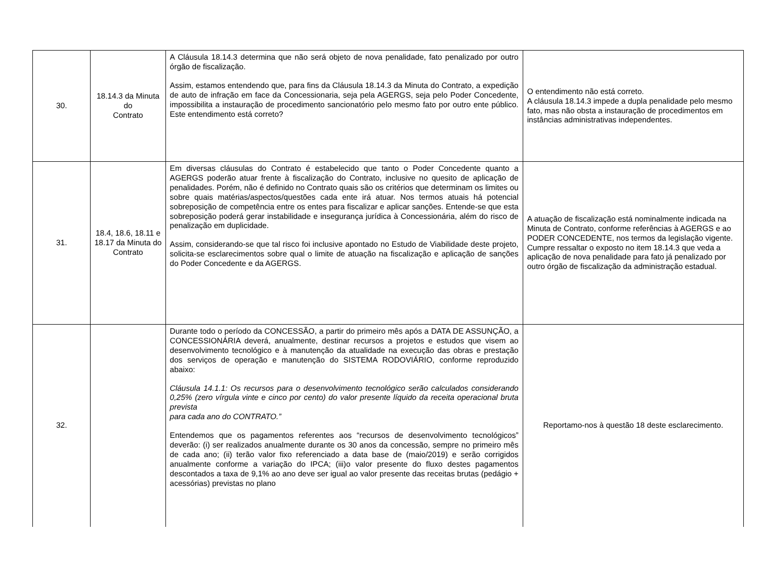| 30. | 18.14.3 da Minuta do Contrato | A Cláusula 18.14.3 determina que não será objeto de nova penalidade, fato penalizado por outro órgão de fiscalização. Assim, estamos entendendo que, para fins da Cláusula 18.14.3 da Minuta do Contrato, a expedição de auto de infração em face da Concessionaria, seja pela AGERGS, seja pelo Poder Concedente, impossibilita a instauração de procedimento sancionatório pelo mesmo fato por outro ente público. Este entendimento está correto? | O entendimento não está correto. A cláusula 18.14.3 impede a dupla penalidade pelo mesmo fato, mas não obsta a instauração de procedimentos em instâncias administrativas independentes. |
| 31. | 18.4, 18.6, 18.11 e 18.17 da Minuta do Contrato | Em diversas cláusulas do Contrato é estabelecido que tanto o Poder Concedente quanto a AGERGS poderão atuar frente à fiscalização do Contrato, inclusive no quesito de aplicação de penalidades. Porém, não é definido no Contrato quais são os critérios que determinam os limites ou sobre quais matérias/aspectos/questões cada ente irá atuar. Nos termos atuais há potencial sobreposição de competência entre os entes para fiscalizar e aplicar sanções. Entende-se que esta sobreposição poderá gerar instabilidade e insegurança jurídica à Concessionária, além do risco de penalização em duplicidade. Assim, considerando-se que tal risco foi inclusive apontado no Estudo de Viabilidade deste projeto, solicita-se esclarecimentos sobre qual o limite de atuação na fiscalização e aplicação de sanções do Poder Concedente e da AGERGS. | A atuação de fiscalização está nominalmente indicada na Minuta de Contrato, conforme referências à AGERGS e ao PODER CONCEDENTE, nos termos da legislação vigente. Cumpre ressaltar o exposto no item 18.14.3 que veda a aplicação de nova penalidade para fato já penalizado por outro órgão de fiscalização da administração estadual. |
| 32. | | Durante todo o período da CONCESSÃO, a partir do primeiro mês após a DATA DE ASSUNÇÃO, a CONCESSIONÁRIA deverá, anualmente, destinar recursos a projetos e estudos que visem ao desenvolvimento tecnológico e à manutenção da atualidade na execução das obras e prestação dos serviços de operação e manutenção do SISTEMA RODOVIÁRIO, conforme reproduzido abaixo: Cláusula 14.1.1: Os recursos para o desenvolvimento tecnológico serão calculados considerando 0,25% (zero vírgula vinte e cinco por cento) do valor presente líquido da receita operacional bruta prevista para cada ano do CONTRATO.” Entendemos que os pagamentos referentes aos “recursos de desenvolvimento tecnológicos” deverão: (i) ser realizados anualmente durante os 30 anos da concessão, sempre no primeiro mês de cada ano; (ii) terão valor fixo referenciado a data base de (maio/2019) e serão corrigidos anualmente conforme a variação do IPCA; (iii)o valor presente do fluxo destes pagamentos descontados a taxa de 9,1% ao ano deve ser igual ao valor presente das receitas brutas (pedágio + acessórias) previstas no plano | Reportamo-nos à questão 18 deste esclarecimento. |